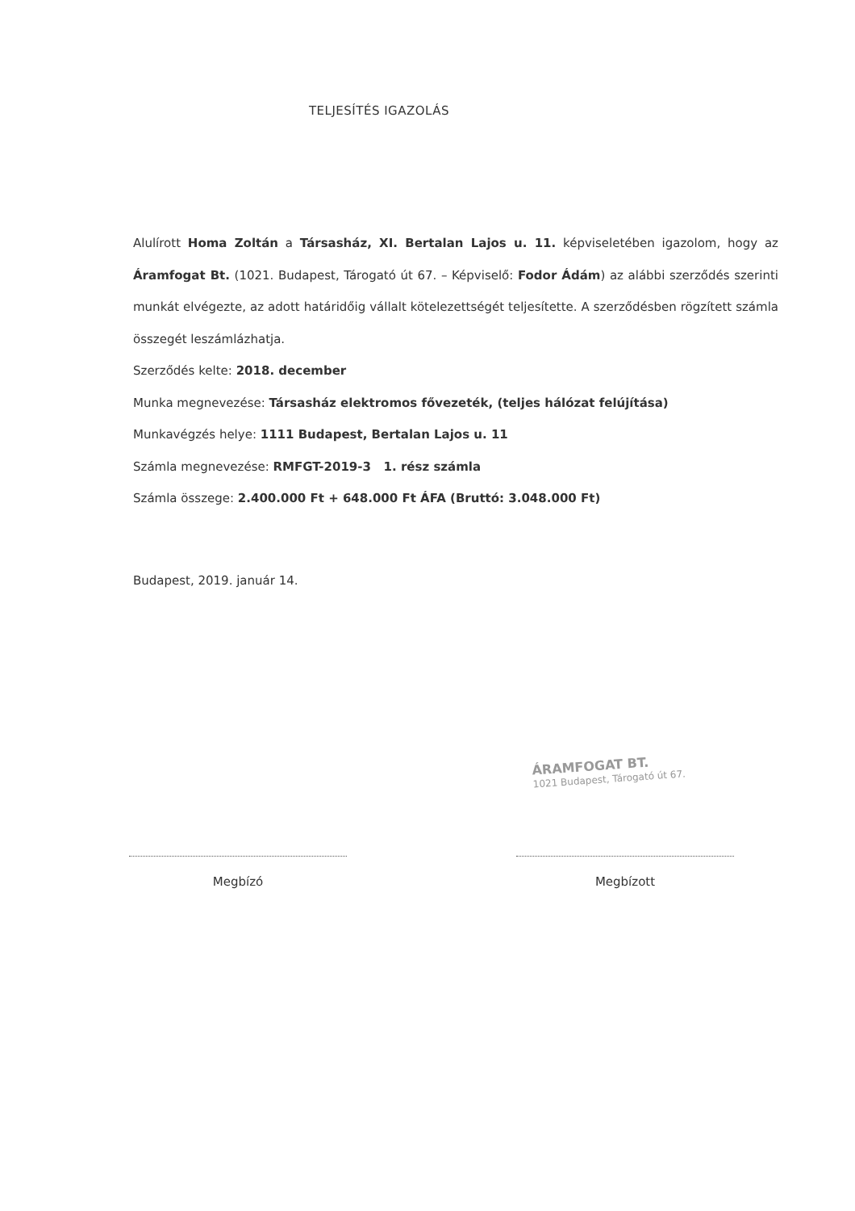TELJESÍTÉS IGAZOLÁS
Alulírott Homa Zoltán a Társasház, XI. Bertalan Lajos u. 11. képviseletében igazolom, hogy az Áramfogat Bt. (1021. Budapest, Tárogató út 67. – Képviselő: Fodor Ádám) az alábbi szerződés szerinti munkát elvégezte, az adott határidőig vállalt kötelezettségét teljesítette. A szerződésben rögzített számla összegét leszámlázhatja.
Szerződés kelte: 2018. december
Munka megnevezése: Társasház elektromos fővezeték, (teljes hálózat felújítása)
Munkavégzés helye: 1111 Budapest, Bertalan Lajos u. 11
Számla megnevezése: RMFGT-2019-3 1. rész számla
Számla összege: 2.400.000 Ft + 648.000 Ft ÁFA (Bruttó: 3.048.000 Ft)
Budapest, 2019. január 14.
ÁRAMFOGAT BT.
1021 Budapest, Tárogató út 67.
Megbízó Megbízott